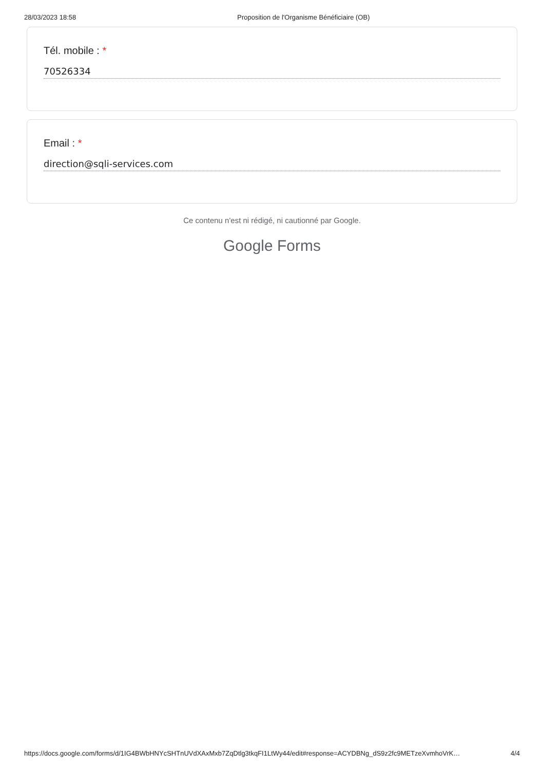28/03/2023 18:58 Proposition de l'Organisme Bénéficiaire (OB)
Tél. mobile : *
70526334
Email : *
direction@sqli-services.com
Ce contenu n'est ni rédigé, ni cautionné par Google.
Google Forms
https://docs.google.com/forms/d/1IG4BWbHNYcSHTnUVdXAxMxb7ZqDtlg3tkqFI1LtWy44/edit#response=ACYDBNg_dS9z2fc9METzeXvmhoVrK… 4/4